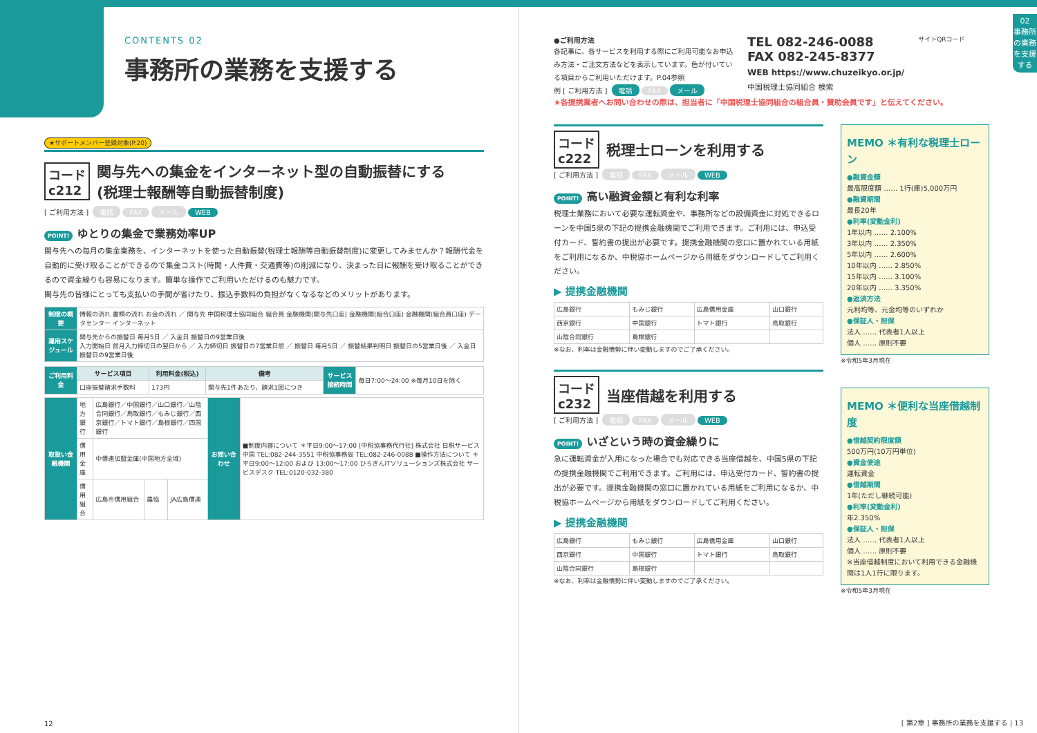CONTENTS 02
事務所の業務を支援する
★サポートメンバー登録対象(P.20)
コード
c212
関与先への集金をインターネット型の自動振替にする
(税理士報酬等自動振替制度)
[ ご利用方法 ] 電話 FAX メール WEB
POINT! ゆとりの集金で業務効率UP
関与先への毎月の集金業務を、インターネットを使った自動振替(税理士報酬等自動振替制度)に変更してみませんか？報酬代金を自動的に受け取ることができるので集金コスト(時間・人件費・交通費等)の削減になり、決まった日に報酬を受け取ることができるので資金繰りも容易になります。簡単な操作でご利用いただけるのも魅力です。
関与先の皆様にとっても支払いの手間が省けたり、振込手数料の負担がなくなるなどのメリットがあります。
| 制度の概要 | 情報の流れ 書類の流れ お金の流れ ／ 関与先 中国税理士協同組合 組合員 金融機関(関与先口座) 金融機関(組合口座) 金融機関(組合員口座) データセンター インターネット |
| 運用スケジュール | 関与先からの振替日 毎月5日 ／ 入金日 振替日の9営業日後 入力開始日 前月入力締切日の翌日から ／ 入力締切日 振替日の7営業日前 ／ 振替日 毎月5日 ／ 振替結果判明日 振替日の5営業日後 ／ 入金日 振替日の9営業日後 |
| ご利用料金 | サービス項目 | 利用料金(税込) | 備考 | サービス接続時間 | 毎日7:00〜24:00 ※毎月10日を除く |
| | 口座振替請求手数料 | 173円 | 関与先1件あたり、請求1回につき | | |
| 取扱い金融機関 | 地方銀行 | 広島銀行／中国銀行／山口銀行／山陰合同銀行／鳥取銀行／もみじ銀行／西京銀行／トマト銀行／島根銀行／四国銀行 | | | お問い合わせ | ■制度内容について ＊平日9:00〜17:00 [中税協事務代行社] 株式会社 日税サービス中国 TEL:082-244-3551 中税協事務局 TEL:082-246-0088 ■操作方法について ＊平日9:00〜12:00 および 13:00〜17:00 ひろぎんITソリューションズ株式会社 サービスデスク TEL:0120-032-380 |
| | 信用金庫 | 中信連加盟金庫(中国地方全域) | | | | |
| | 信用組合 | 広島市信用組合 | 農協 | JA広島信連 | | |
12
02
事務所の業務を支援する
●ご利用方法
各記事に、各サービスを利用する際にご利用可能なお申込み方法・ご注文方法などを表示しています。色が付いている項目からご利用いただけます。P.04参照
例 [ ご利用方法 ] 電話 FAX メール
TEL 082-246-0088
FAX 082-245-8377
WEB https://www.chuzeikyo.or.jp/
中国税理士協同組合 検索
サイトQRコード
★各提携業者へお問い合わせの際は、担当者に「中国税理士協同組合の組合員・賛助会員です」と伝えてください。
コード
c222
税理士ローンを利用する
[ ご利用方法 ] 電話 FAX メール WEB
POINT! 高い融資金額と有利な利率
税理士業務において必要な運転資金や、事務所などの設備資金に対処できるローンを中国5県の下記の提携金融機関でご利用できます。ご利用には、申込受付カード、誓約書の提出が必要です。提携金融機関の窓口に置かれている用紙をご利用になるか、中税協ホームページから用紙をダウンロードしてご利用ください。
▶ 提携金融機関
| 広島銀行 | もみじ銀行 | 広島信用金庫 | 山口銀行 |
| 西京銀行 | 中国銀行 | トマト銀行 | 鳥取銀行 |
| 山陰合同銀行 | 島根銀行 | | |
※なお、利率は金融情勢に伴い変動しますのでご了承ください。
コード
c232
当座借越を利用する
[ ご利用方法 ] 電話 FAX メール WEB
POINT! いざという時の資金繰りに
急に運転資金が入用になった場合でも対応できる当座借越を、中国5県の下記の提携金融機関でご利用できます。ご利用には、申込受付カード、誓約書の提出が必要です。提携金融機関の窓口に置かれている用紙をご利用になるか、中税協ホームページから用紙をダウンロードしてご利用ください。
▶ 提携金融機関
| 広島銀行 | もみじ銀行 | 広島信用金庫 | 山口銀行 |
| 西京銀行 | 中国銀行 | トマト銀行 | 鳥取銀行 |
| 山陰合同銀行 | 島根銀行 | | |
※なお、利率は金融情勢に伴い変動しますのでご了承ください。
MEMO ＊有利な税理士ローン
●融資金額
最高限度額 …… 1行(庫)5,000万円
●融資期間
最長20年
●利率(変動金利)
1年以内 …… 2.100%
3年以内 …… 2.350%
5年以内 …… 2.600%
10年以内 …… 2.850%
15年以内 …… 3.100%
20年以内 …… 3.350%
●返済方法
元利均等、元金均等のいずれか
●保証人・担保
法人 …… 代表者1人以上
個人 …… 原則不要
※令和5年3月現在
MEMO ＊便利な当座借越制度
●借越契約限度額
500万円(10万円単位)
●資金使途
運転資金
●借越期間
1年(ただし継続可能)
●利率(変動金利)
年2.350%
●保証人・担保
法人 …… 代表者1人以上
個人 …… 原則不要
※当座借越制度において利用できる金融機関は1人1行に限ります。
※令和5年3月現在
[ 第2章 ] 事務所の業務を支援する | 13